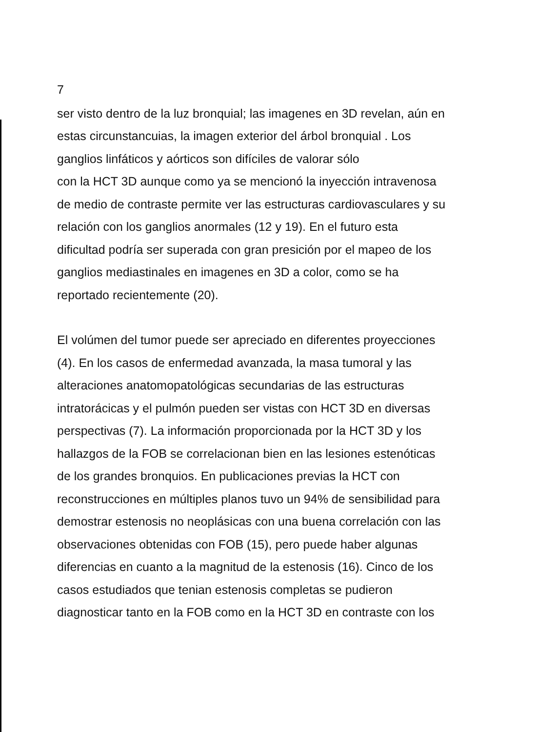7
ser visto dentro de la luz bronquial; las imagenes en 3D revelan, aún en
estas circunstancuias, la imagen exterior del árbol bronquial . Los
ganglios linfáticos y aórticos son difíciles de valorar sólo
con la HCT 3D aunque como ya se mencionó la inyección intravenosa
de medio de contraste permite ver las estructuras cardiovasculares y su
relación con los ganglios anormales (12 y 19). En el futuro esta
dificultad podría ser superada con gran presición por el mapeo de los
ganglios mediastinales en imagenes en 3D a color, como se ha
reportado recientemente (20).
El volúmen del tumor puede ser apreciado en diferentes proyecciones
(4). En los casos de enfermedad avanzada, la masa tumoral y las
alteraciones anatomopatológicas secundarias de las estructuras
intratorácicas y el pulmón pueden ser vistas con HCT 3D en diversas
perspectivas (7). La información proporcionada por la HCT 3D y los
hallazgos de la FOB se correlacionan bien en las lesiones estenóticas
de los grandes bronquios. En publicaciones previas la HCT con
reconstrucciones en múltiples planos tuvo un 94% de sensibilidad para
demostrar estenosis no neoplásicas con una buena correlación con las
observaciones obtenidas con FOB (15), pero puede haber algunas
diferencias en cuanto a la magnitud de la estenosis (16). Cinco de los
casos estudiados que tenian estenosis completas se pudieron
diagnosticar tanto en la FOB como en la HCT 3D en contraste con los